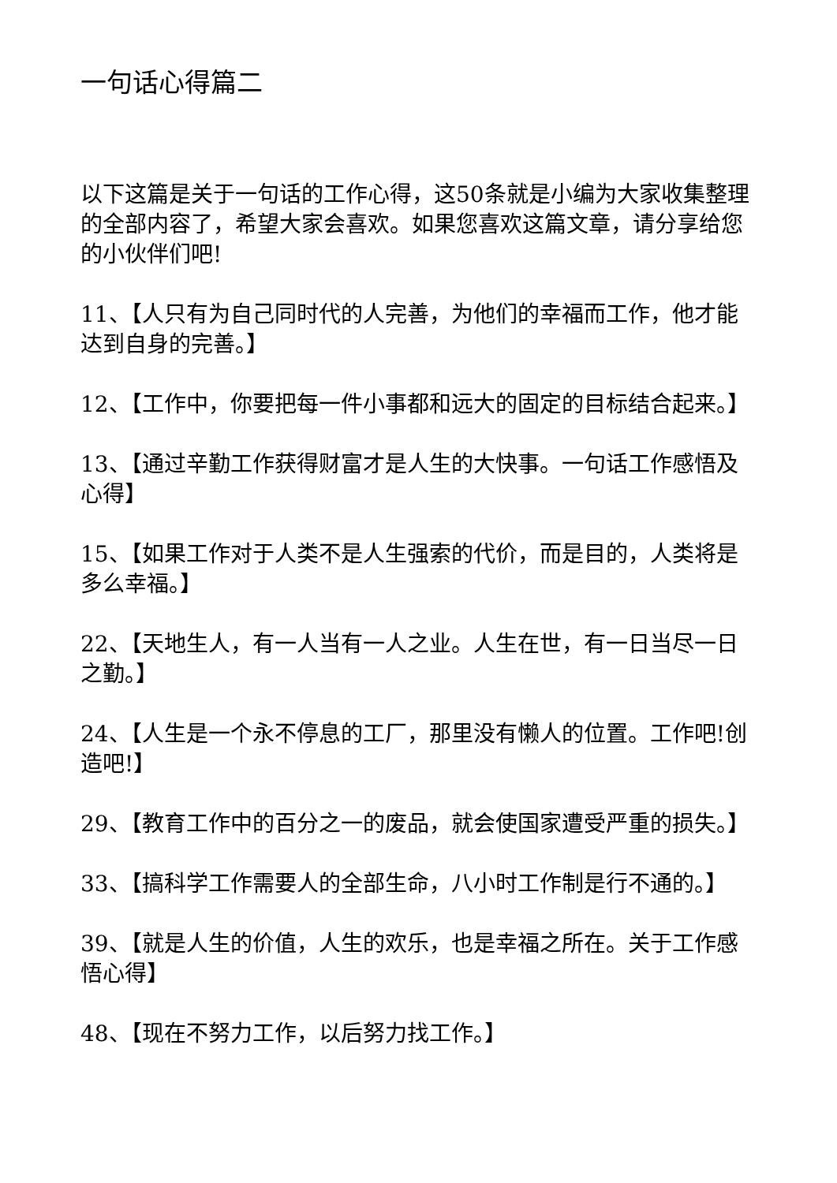一句话心得篇二
以下这篇是关于一句话的工作心得，这50条就是小编为大家收集整理的全部内容了，希望大家会喜欢。如果您喜欢这篇文章，请分享给您的小伙伴们吧!
11、【人只有为自己同时代的人完善，为他们的幸福而工作，他才能达到自身的完善。】
12、【工作中，你要把每一件小事都和远大的固定的目标结合起来。】
13、【通过辛勤工作获得财富才是人生的大快事。一句话工作感悟及心得】
15、【如果工作对于人类不是人生强索的代价，而是目的，人类将是多么幸福。】
22、【天地生人，有一人当有一人之业。人生在世，有一日当尽一日之勤。】
24、【人生是一个永不停息的工厂，那里没有懒人的位置。工作吧!创造吧!】
29、【教育工作中的百分之一的废品，就会使国家遭受严重的损失。】
33、【搞科学工作需要人的全部生命，八小时工作制是行不通的。】
39、【就是人生的价值，人生的欢乐，也是幸福之所在。关于工作感悟心得】
48、【现在不努力工作，以后努力找工作。】